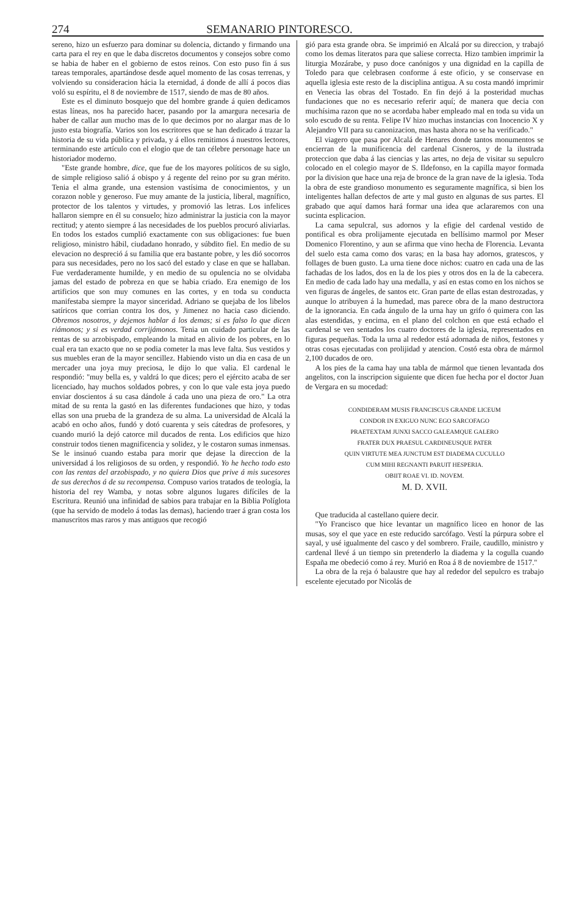274 SEMANARIO PINTORESCO.
sereno, hizo un esfuerzo para dominar su dolencia, dictando y firmando una carta para el rey en que le daba discretos documentos y consejos sobre como se habia de haber en el gobierno de estos reinos. Con esto puso fin á sus tareas temporales, apartándose desde aquel momento de las cosas terrenas, y volviendo su consideracion hácia la eternidad, á donde de allí á pocos dias voló su espíritu, el 8 de noviembre de 1517, siendo de mas de 80 años.
Este es el diminuto bosquejo que del hombre grande á quien dedicamos estas líneas, nos ha parecido hacer, pasando por la amargura necesaria de haber de callar aun mucho mas de lo que decimos por no alargar mas de lo justo esta biografía. Varios son los escritores que se han dedicado á trazar la historia de su vida pública y privada, y á ellos remitimos á nuestros lectores, terminando este artículo con el elogio que de tan célebre personage hace un historiador moderno.
"Este grande hombre, dice, que fue de los mayores políticos de su siglo, de simple religioso salió á obispo y á regente del reino por su gran mérito. Tenia el alma grande, una estension vastísima de conocimientos, y un corazon noble y generoso. Fue muy amante de la justicia, liberal, magnífico, protector de los talentos y virtudes, y promovió las letras. Los infelices hallaron siempre en él su consuelo; hizo administrar la justicia con la mayor rectitud; y atento siempre á las necesidades de los pueblos procuró aliviarlas. En todos los estados cumplió exactamente con sus obligaciones: fue buen religioso, ministro hábil, ciudadano honrado, y súbdito fiel. En medio de su elevacion no despreció á su familia que era bastante pobre, y les dió socorros para sus necesidades, pero no los sacó del estado y clase en que se hallaban. Fue verdaderamente humilde, y en medio de su opulencia no se olvidaba jamas del estado de pobreza en que se habia criado. Era enemigo de los artificios que son muy comunes en las cortes, y en toda su conducta manifestaba siempre la mayor sinceridad. Adriano se quejaba de los libelos satíricos que corrian contra los dos, y Jimenez no hacia caso diciendo. Obremos nosotros, y dejemos hablar á los demas; si es falso lo que dicen riámonos; y si es verdad corrijámonos. Tenia un cuidado particular de las rentas de su arzobispado, empleando la mitad en alivio de los pobres, en lo cual era tan exacto que no se podia cometer la mas leve falta. Sus vestidos y sus muebles eran de la mayor sencillez. Habiendo visto un dia en casa de un mercader una joya muy preciosa, le dijo lo que valia. El cardenal le respondió: "muy bella es, y valdrá lo que dices; pero el ejército acaba de ser licenciado, hay muchos soldados pobres, y con lo que vale esta joya puedo enviar doscientos á su casa dándole á cada uno una pieza de oro." La otra mitad de su renta la gastó en las diferentes fundaciones que hizo, y todas ellas son una prueba de la grandeza de su alma. La universidad de Alcalá la acabó en ocho años, fundó y dotó cuarenta y seis cátedras de profesores, y cuando murió la dejó catorce mil ducados de renta. Los edificios que hizo construir todos tienen magnificencia y solidez, y le costaron sumas inmensas. Se le insinuó cuando estaba para morir que dejase la direccion de la universidad á los religiosos de su orden, y respondió. Yo he hecho todo esto con las rentas del arzobispado, y no quiera Dios que prive á mis sucesores de sus derechos á de su recompensa. Compuso varios tratados de teología, la historia del rey Wamba, y notas sobre algunos lugares difíciles de la Escritura. Reunió una infinidad de sabios para trabajar en la Biblia Políglota (que ha servido de modelo á todas las demas), haciendo traer á gran costa los manuscritos mas raros y mas antiguos que recogió
gió para esta grande obra. Se imprimió en Alcalá por su direccion, y trabajó como los demas literatos para que saliese correcta. Hizo tambien imprimir la liturgia Mozárabe, y puso doce canónigos y una dignidad en la capilla de Toledo para que celebrasen conforme á este oficio, y se conservase en aquella iglesia este resto de la disciplina antigua. A su costa mandó imprimir en Venecia las obras del Tostado. En fin dejó á la posteridad muchas fundaciones que no es necesario referir aquí; de manera que decia con muchísima razon que no se acordaba haber empleado mal en toda su vida un solo escudo de su renta. Felipe IV hizo muchas instancias con Inocencio X y Alejandro VII para su canonizacion, mas hasta ahora no se ha verificado."
El viagero que pasa por Alcalá de Henares donde tantos monumentos se encierran de la munificencia del cardenal Cisneros, y de la ilustrada proteccion que daba á las ciencias y las artes, no deja de visitar su sepulcro colocado en el colegio mayor de S. Ildefonso, en la capilla mayor formada por la division que hace una reja de bronce de la gran nave de la iglesia. Toda la obra de este grandioso monumento es seguramente magnífica, si bien los inteligentes hallan defectos de arte y mal gusto en algunas de sus partes. El grabado que aquí damos hará formar una idea que aclararemos con una sucinta esplicacion.
La cama sepulcral, sus adornos y la efigie del cardenal vestido de pontifical es obra prolijamente ejecutada en bellísimo marmol por Meser Domenico Florentino, y aun se afirma que vino hecha de Florencia. Levanta del suelo esta cama como dos varas; en la basa hay adornos, gratescos, y follages de buen gusto. La urna tiene doce nichos: cuatro en cada una de las fachadas de los lados, dos en la de los pies y otros dos en la de la cabecera. En medio de cada lado hay una medalla, y así en estas como en los nichos se ven figuras de ángeles, de santos etc. Gran parte de ellas estan destrozadas, y aunque lo atribuyen á la humedad, mas parece obra de la mano destructora de la ignorancia. En cada ángulo de la urna hay un grifo ó quimera con las alas estendidas, y encima, en el plano del colchon en que está echado el cardenal se ven sentados los cuatro doctores de la iglesia, representados en figuras pequeñas. Toda la urna al rededor está adornada de niños, festones y otras cosas ejecutadas con prolijidad y atencion. Costó esta obra de mármol 2,100 ducados de oro.
A los pies de la cama hay una tabla de mármol que tienen levantada dos angelitos, con la inscripcion siguiente que dicen fue hecha por el doctor Juan de Vergara en su mocedad:
CONDIDERAM MUSIS FRANCISCUS GRANDE LICEUM
CONDOR IN EXIGUO NUNC EGO SARCOFAGO
PRAETEXTAM JUNXI SACCO GALEAMQUE GALERO
FRATER DUX PRAESUL CARDINEUSQUE PATER
QUIN VIRTUTE MEA JUNCTUM EST DIADEMA CUCULLO
CUM MIHI REGNANTI PARUIT HESPERIA.
OBIIT ROAE VI. ID. NOVEM.
M. D. XVII.
Que traducida al castellano quiere decir.
"Yo Francisco que hice levantar un magnífico liceo en honor de las musas, soy el que yace en este reducido sarcófago. Vestí la púrpura sobre el sayal, y usé igualmente del casco y del sombrero. Fraile, caudillo, ministro y cardenal llevé á un tiempo sin pretenderlo la diadema y la cogulla cuando España me obedeció como á rey. Murió en Roa á 8 de noviembre de 1517."
La obra de la reja ó balaustre que hay al rededor del sepulcro es trabajo escelente ejecutado por Nicolás de